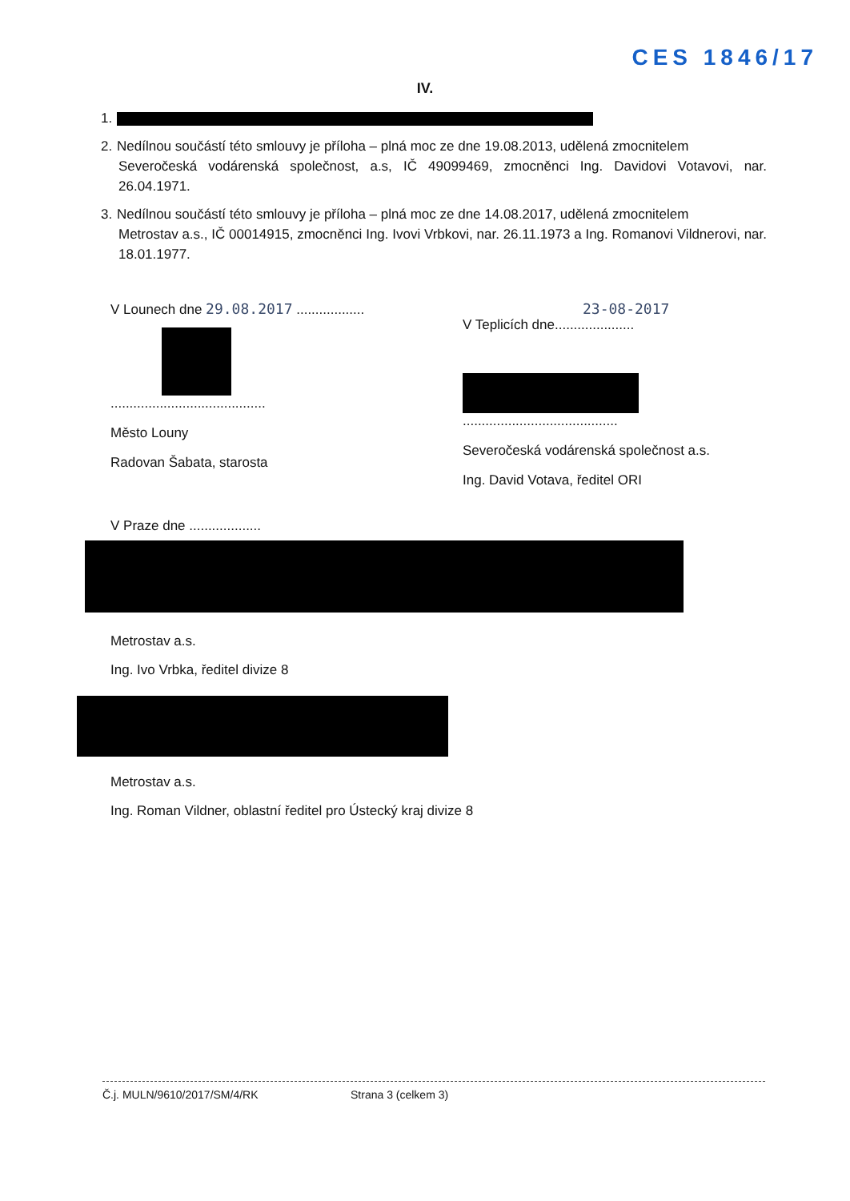CES 1846/17
IV.
1.
2. Nedílnou součástí této smlouvy je příloha – plná moc ze dne 19.08.2013, udělená zmocnitelem
Severočeská vodárenská společnost, a.s, IČ 49099469, zmocněnci Ing. Davidovi Votavovi, nar. 26.04.1971.
3. Nedílnou součástí této smlouvy je příloha – plná moc ze dne 14.08.2017, udělená zmocnitelem
Metrostav a.s., IČ 00014915, zmocněnci Ing. Ivovi Vrbkovi, nar. 26.11.1973 a Ing. Romanovi Vildnerovi, nar. 18.01.1977.
V Lounech dne 29.08.2017 ..................
.........................................
Město Louny
Radovan Šabata, starosta
23-08-2017
V Teplicích dne.....................
.........................................
Severočeská vodárenská společnost a.s.
Ing. David Votava, ředitel ORI
V Praze dne ...................
Metrostav a.s.
Ing. Ivo Vrbka, ředitel divize 8
Metrostav a.s.
Ing. Roman Vildner, oblastní ředitel pro Ústecký kraj divize 8
Č.j. MULN/9610/2017/SM/4/RK Strana 3 (celkem 3)